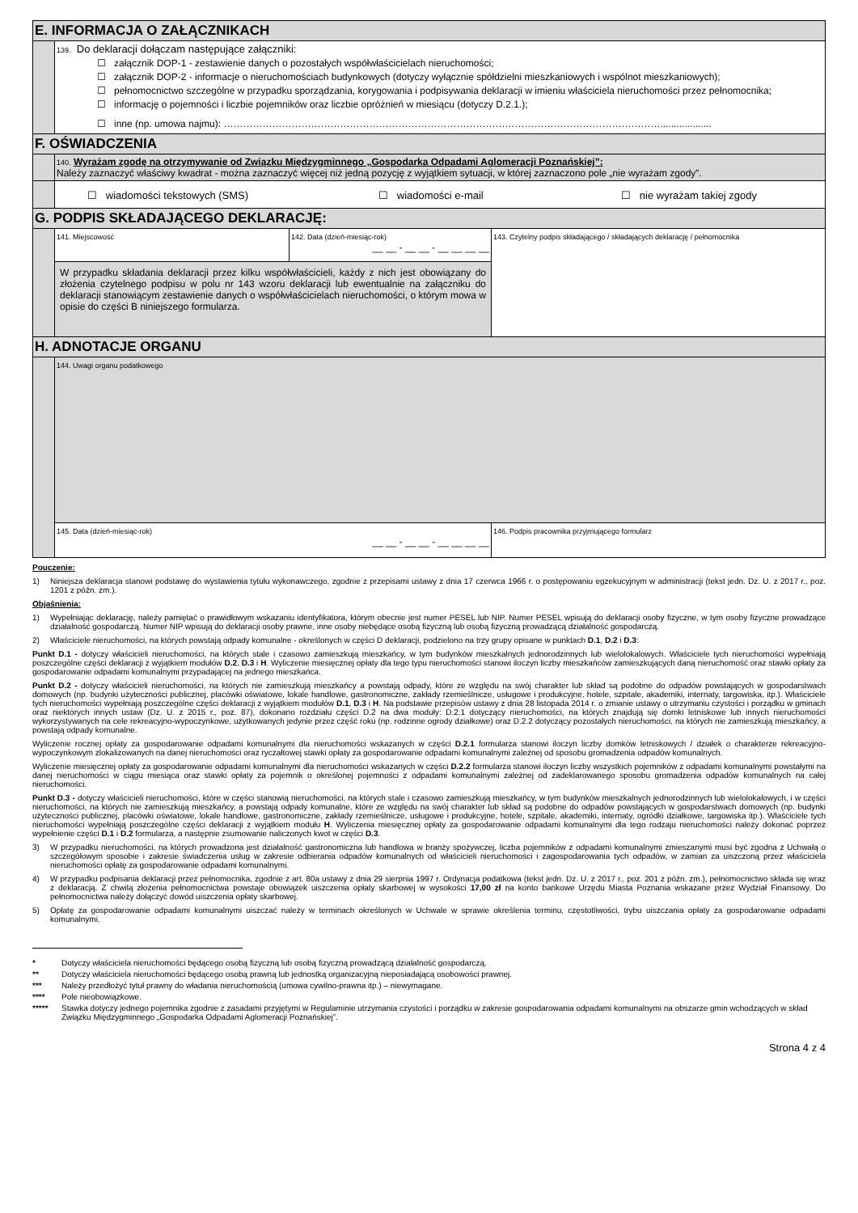| E. INFORMACJA O ZAŁĄCZNIKACH | | | |
| | 139. Do deklaracji dołączam następujące załączniki: ☐ załącznik DOP-1 - zestawienie danych o pozostałych współwłaścicielach nieruchomości; ☐ załącznik DOP-2 - informacje o nieruchomościach budynkowych (dotyczy wyłącznie spółdzielni mieszkaniowych i wspólnot mieszkaniowych); ☐ pełnomocnictwo szczególne w przypadku sporządzania, korygowania i podpisywania deklaracji w imieniu właściciela nieruchomości przez pełnomocnika; ☐ informację o pojemności i liczbie pojemników oraz liczbie opróżnień w miesiącu (dotyczy D.2.1.); ☐ inne (np. umowa najmu): ………………………………………………………………………………………………………………………................... | | |
| F. OŚWIADCZENIA | | | |
| | 140. Wyrażam zgodę na otrzymywanie od Związku Międzygminnego „Gospodarka Odpadami Aglomeracji Poznańskiej”: Należy zaznaczyć właściwy kwadrat - można zaznaczyć więcej niż jedną pozycję z wyjątkiem sytuacji, w której zaznaczono pole „nie wyrażam zgody”. | | |
| | ☐ wiadomości tekstowych (SMS) ☐ wiadomości e-mail ☐ nie wyrażam takiej zgody | | |
| G. PODPIS SKŁADAJĄCEGO DEKLARACJĘ: | | | |
| | 141. Miejscowość | 142. Data (dzień-miesiąc-rok) __ __ - __ __ - __ __ __ __ | 143. Czytelny podpis składającego / składających deklarację / pełnomocnika |
| | W przypadku składania deklaracji przez kilku współwłaścicieli, każdy z nich jest obowiązany do złożenia czytelnego podpisu w polu nr 143 wzoru deklaracji lub ewentualnie na załączniku do deklaracji stanowiącym zestawienie danych o współwłaścicielach nieruchomości, o którym mowa w opisie do części B niniejszego formularza. | | |
| H. ADNOTACJE ORGANU | | | |
| | 144. Uwagi organu podatkowego | | |
| | 145. Data (dzień-miesiąc-rok) __ __ - __ __ - __ __ __ __ | | 146. Podpis pracownika przyjmującego formularz |
Pouczenie:
1) Niniejsza deklaracja stanowi podstawę do wystawienia tytułu wykonawczego, zgodnie z przepisami ustawy z dnia 17 czerwca 1966 r. o postępowaniu egzekucyjnym w administracji (tekst jedn. Dz. U. z 2017 r., poz. 1201 z późn. zm.).
Objaśnienia:
1) Wypełniając deklarację, należy pamiętać o prawidłowym wskazaniu identyfikatora, którym obecnie jest numer PESEL lub NIP. Numer PESEL wpisują do deklaracji osoby fizyczne, w tym osoby fizyczne prowadzące działalność gospodarczą. Numer NIP wpisują do deklaracji osoby prawne, inne osoby niebędące osobą fizyczną lub osobą fizyczną prowadzącą działalność gospodarczą.
2) Właściciele nieruchomości, na których powstają odpady komunalne - określonych w części D deklaracji, podzielono na trzy grupy opisane w punktach D.1, D.2 i D.3:
Punkt D.1 - dotyczy właścicieli nieruchomości, na których stale i czasowo zamieszkują mieszkańcy, w tym budynków mieszkalnych jednorodzinnych lub wielolokalowych. Właściciele tych nieruchomości wypełniają poszczególne części deklaracji z wyjątkiem modułów D.2, D.3 i H. Wyliczenie miesięcznej opłaty dla tego typu nieruchomości stanowi iloczyn liczby mieszkańców zamieszkujących daną nieruchomość oraz stawki opłaty za gospodarowanie odpadami komunalnymi przypadającej na jednego mieszkańca.
Punkt D.2 - dotyczy właścicieli nieruchomości, na których nie zamieszkują mieszkańcy a powstają odpady, które ze względu na swój charakter lub skład są podobne do odpadów powstających w gospodarstwach domowych (np. budynki użyteczności publicznej, placówki oświatowe, lokale handlowe, gastronomiczne, zakłady rzemieślnicze, usługowe i produkcyjne, hotele, szpitale, akademiki, internaty, targowiska, itp.). Właściciele tych nieruchomości wypełniają poszczególne części deklaracji z wyjątkiem modułów D.1, D.3 i H. Na podstawie przepisów ustawy z dnia 28 listopada 2014 r. o zmianie ustawy o utrzymaniu czystości i porządku w gminach oraz niektórych innych ustaw (Dz. U. z 2015 r., poz. 87), dokonano rozdziału części D.2 na dwa moduły: D.2.1 dotyczący nieruchomości, na których znajdują się domki letniskowe lub innych nieruchomości wykorzystywanych na cele rekreacyjno-wypoczynkowe, użytkowanych jedynie przez część roku (np. rodzinne ogrody działkowe) oraz D.2.2 dotyczący pozostałych nieruchomości, na których nie zamieszkują mieszkańcy, a powstają odpady komunalne.
Wyliczenie rocznej opłaty za gospodarowanie odpadami komunalnymi dla nieruchomości wskazanych w części D.2.1 formularza stanowi iloczyn liczby domków letniskowych / działek o charakterze rekreacyjno-wypoczynkowym zlokalizowanych na danej nieruchomości oraz ryczałtowej stawki opłaty za gospodarowanie odpadami komunalnymi zależnej od sposobu gromadzenia odpadów komunalnych.
Wyliczenie miesięcznej opłaty za gospodarowanie odpadami komunalnymi dla nieruchomości wskazanych w części D.2.2 formularza stanowi iloczyn liczby wszystkich pojemników z odpadami komunalnymi powstałymi na danej nieruchomości w ciągu miesiąca oraz stawki opłaty za pojemnik o określonej pojemności z odpadami komunalnymi zależnej od zadeklarowanego sposobu gromadzenia odpadów komunalnych na całej nieruchomości.
Punkt D.3 - dotyczy właścicieli nieruchomości, które w części stanowią nieruchomości, na których stale i czasowo zamieszkują mieszkańcy, w tym budynków mieszkalnych jednorodzinnych lub wielolokalowych, i w części nieruchomości, na których nie zamieszkują mieszkańcy, a powstają odpady komunalne, które ze względu na swój charakter lub skład są podobne do odpadów powstających w gospodarstwach domowych (np. budynki użyteczności publicznej, placówki oświatowe, lokale handlowe, gastronomiczne, zakłady rzemieślnicze, usługowe i produkcyjne, hotele, szpitale, akademiki, internaty, ogródki działkowe, targowiska itp.). Właściciele tych nieruchomości wypełniają poszczególne części deklaracji z wyjątkiem modułu H. Wyliczenia miesięcznej opłaty za gospodarowanie odpadami komunalnymi dla tego rodzaju nieruchomości należy dokonać poprzez wypełnienie części D.1 i D.2 formularza, a następnie zsumowanie naliczonych kwot w części D.3.
3) W przypadku nieruchomości, na których prowadzona jest działalność gastronomiczna lub handlowa w branży spożywczej, liczba pojemników z odpadami komunalnymi zmieszanymi musi być zgodna z Uchwałą o szczegółowym sposobie i zakresie świadczenia usług w zakresie odbierania odpadów komunalnych od właścicieli nieruchomości i zagospodarowania tych odpadów, w zamian za uiszczoną przez właściciela nieruchomości opłatę za gospodarowanie odpadami komunalnymi.
4) W przypadku podpisania deklaracji przez pełnomocnika, zgodnie z art. 80a ustawy z dnia 29 sierpnia 1997 r. Ordynacja podatkowa (tekst jedn. Dz. U. z 2017 r., poz. 201 z późn. zm.), pełnomocnictwo składa się wraz z deklaracją. Z chwilą złożenia pełnomocnictwa powstaje obowiązek uiszczenia opłaty skarbowej w wysokości 17,00 zł na konto bankowe Urzędu Miasta Poznania wskazane przez Wydział Finansowy. Do pełnomocnictwa należy dołączyć dowód uiszczenia opłaty skarbowej.
5) Opłatę za gospodarowanie odpadami komunalnymi uiszczać należy w terminach określonych w Uchwale w sprawie określenia terminu, częstotliwości, trybu uiszczania opłaty za gospodarowanie odpadami komunalnymi.
* Dotyczy właściciela nieruchomości będącego osobą fizyczną lub osobą fizyczną prowadzącą działalność gospodarczą.
** Dotyczy właściciela nieruchomości będącego osobą prawną lub jednostką organizacyjną nieposiadającą osobowości prawnej.
*** Należy przedłożyć tytuł prawny do władania nieruchomością (umowa cywilno-prawna itp.) – niewymagane.
**** Pole nieobowiązkowe.
***** Stawka dotyczy jednego pojemnika zgodnie z zasadami przyjętymi w Regulaminie utrzymania czystości i porządku w zakresie gospodarowania odpadami komunalnymi na obszarze gmin wchodzących w skład Związku Międzygminnego „Gospodarka Odpadami Aglomeracji Poznańskiej”.
Strona 4 z 4